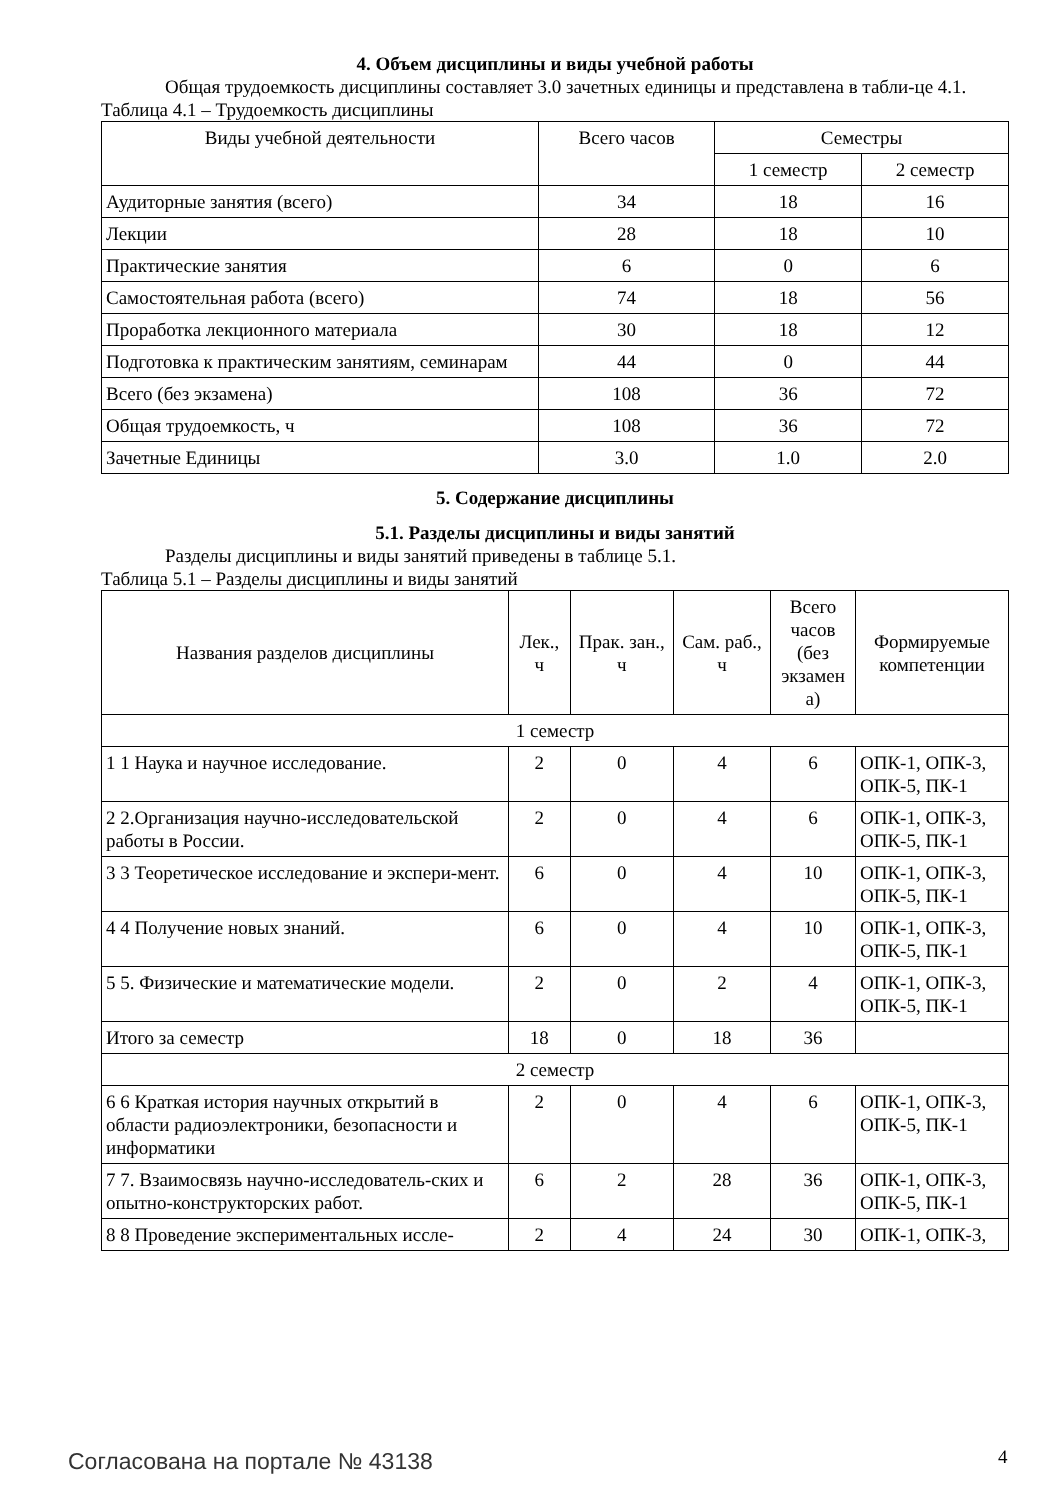4. Объем дисциплины и виды учебной работы
Общая трудоемкость дисциплины составляет 3.0 зачетных единицы и представлена в табли-це 4.1.
Таблица 4.1 – Трудоемкость дисциплины
| Виды учебной деятельности | Всего часов | Семестры | |
| --- | --- | --- | --- |
| | | 1 семестр | 2 семестр |
| Аудиторные занятия (всего) | 34 | 18 | 16 |
| Лекции | 28 | 18 | 10 |
| Практические занятия | 6 | 0 | 6 |
| Самостоятельная работа (всего) | 74 | 18 | 56 |
| Проработка лекционного материала | 30 | 18 | 12 |
| Подготовка к практическим занятиям, семинарам | 44 | 0 | 44 |
| Всего (без экзамена) | 108 | 36 | 72 |
| Общая трудоемкость, ч | 108 | 36 | 72 |
| Зачетные Единицы | 3.0 | 1.0 | 2.0 |
5. Содержание дисциплины
5.1. Разделы дисциплины и виды занятий
Разделы дисциплины и виды занятий приведены в таблице 5.1.
Таблица 5.1 – Разделы дисциплины и виды занятий
| Названия разделов дисциплины | Лек., ч | Прак. зан., ч | Сам. раб., ч | Всего часов (без экзамен а) | Формируемые компетенции |
| --- | --- | --- | --- | --- | --- |
| 1 семестр | | | | | |
| 1 1 Наука и научное исследование. | 2 | 0 | 4 | 6 | ОПК-1, ОПК-3, ОПК-5, ПК-1 |
| 2 2.Организация научно-исследовательской работы в России. | 2 | 0 | 4 | 6 | ОПК-1, ОПК-3, ОПК-5, ПК-1 |
| 3 3 Теоретическое исследование и экспери-мент. | 6 | 0 | 4 | 10 | ОПК-1, ОПК-3, ОПК-5, ПК-1 |
| 4 4 Получение новых знаний. | 6 | 0 | 4 | 10 | ОПК-1, ОПК-3, ОПК-5, ПК-1 |
| 5 5. Физические и математические модели. | 2 | 0 | 2 | 4 | ОПК-1, ОПК-3, ОПК-5, ПК-1 |
| Итого за семестр | 18 | 0 | 18 | 36 | |
| 2 семестр | | | | | |
| 6 6 Краткая история научных открытий в области радиоэлектроники, безопасности и информатики | 2 | 0 | 4 | 6 | ОПК-1, ОПК-3, ОПК-5, ПК-1 |
| 7 7. Взаимосвязь научно-исследователь-ских и опытно-конструкторских работ. | 6 | 2 | 28 | 36 | ОПК-1, ОПК-3, ОПК-5, ПК-1 |
| 8 8 Проведение экспериментальных иссле- | 2 | 4 | 24 | 30 | ОПК-1, ОПК-3, |
Согласована на портале № 43138 4